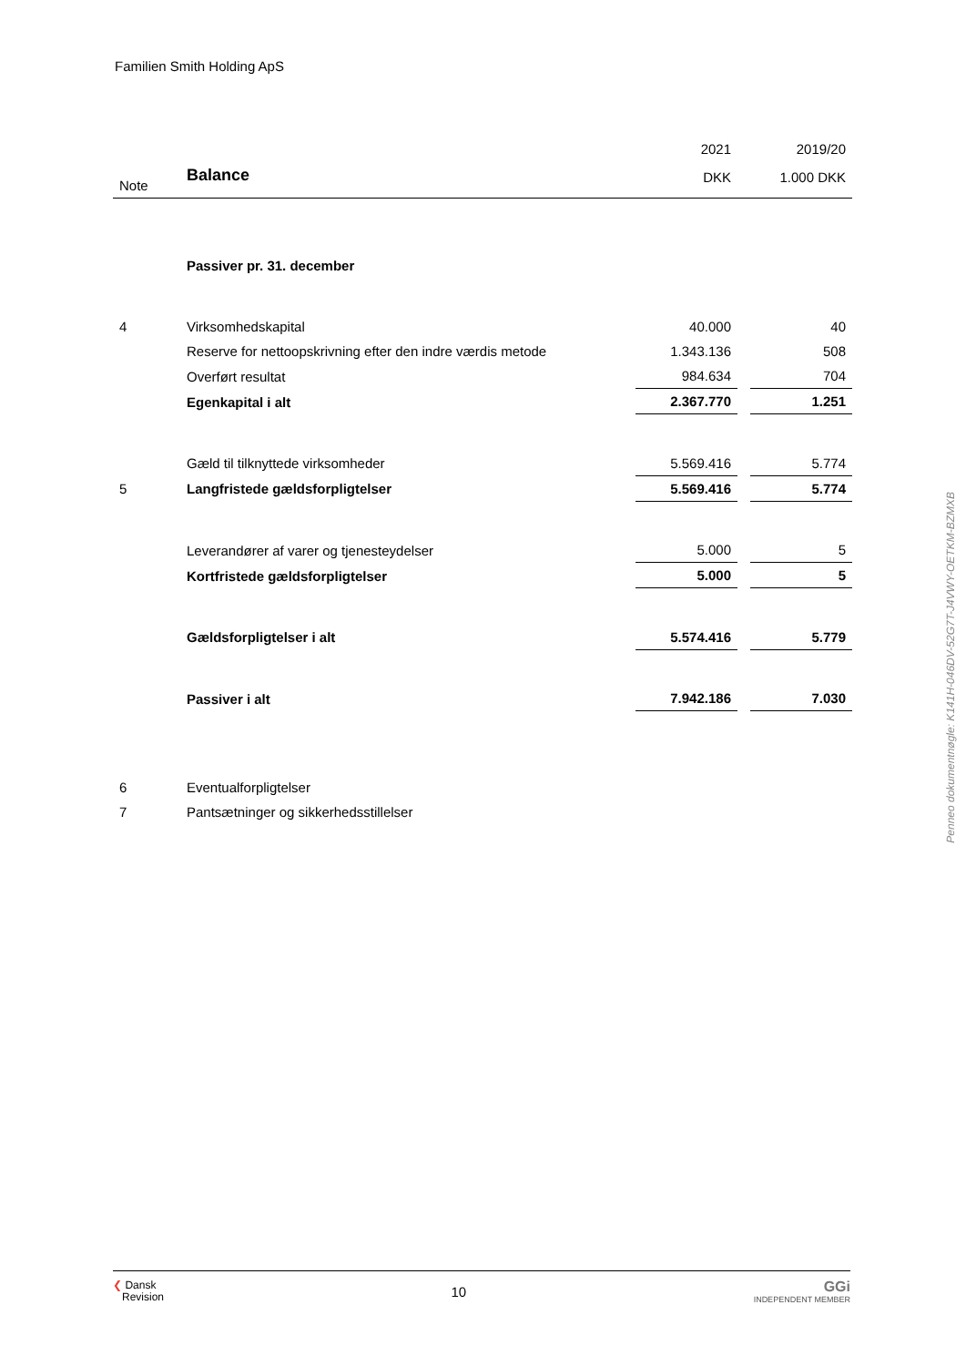Familien Smith Holding ApS
| | | 2021 | | 2019/20 |
| Note | Balance | DKK | | 1.000 DKK |
| | Passiver pr. 31. december | | | |
| 4 | Virksomhedskapital | 40.000 | | 40 |
| | Reserve for nettoopskrivning efter den indre værdis metode | 1.343.136 | | 508 |
| | Overført resultat | 984.634 | | 704 |
| | Egenkapital i alt | 2.367.770 | | 1.251 |
| | Gæld til tilknyttede virksomheder | 5.569.416 | | 5.774 |
| 5 | Langfristede gældsforpligtelser | 5.569.416 | | 5.774 |
| | Leverandører af varer og tjenesteydelser | 5.000 | | 5 |
| | Kortfristede gældsforpligtelser | 5.000 | | 5 |
| | Gældsforpligtelser i alt | 5.574.416 | | 5.779 |
| | Passiver i alt | 7.942.186 | | 7.030 |
| 6 | Eventualforpligtelser | | | |
| 7 | Pantsætninger og sikkerhedsstillelser | | | |
Penneo dokumentnøgle: K141H-046DV-52G7T-J4VWY-OETKM-BZMXB
❮ Dansk
Revision
10
GGi
INDEPENDENT MEMBER